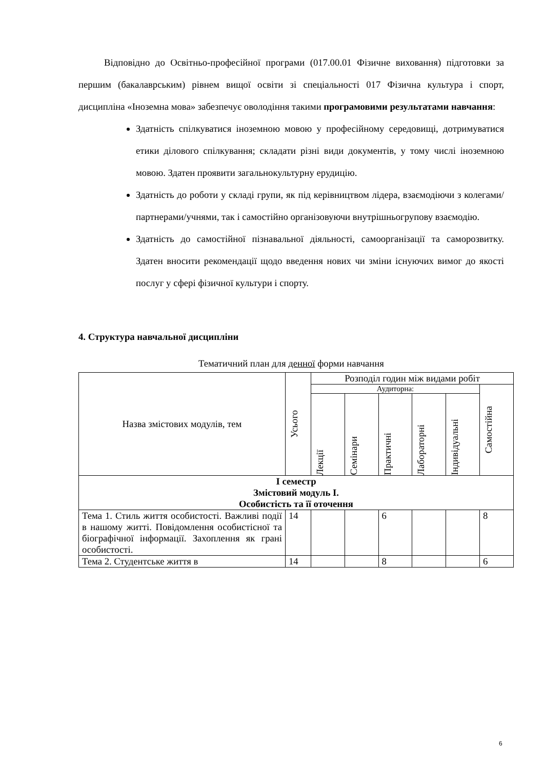Відповідно до Освітньо-професійної програми (017.00.01 Фізичне виховання) підготовки за першим (бакалаврським) рівнем вищої освіти зі спеціальності 017 Фізична культура і спорт, дисципліна «Іноземна мова» забезпечує оволодіння такими програмовими результатами навчання:
Здатність спілкуватися іноземною мовою у професійному середовищі, дотримуватися етики ділового спілкування; складати різні види документів, у тому числі іноземною мовою. Здатен проявити загальнокультурну ерудицію.
Здатність до роботи у складі групи, як під керівництвом лідера, взаємодіючи з колегами/партнерами/учнями, так і самостійно організовуючи внутрішньогрупову взаємодію.
Здатність до самостійної пізнавальної діяльності, самоорганізації та саморозвитку. Здатен вносити рекомендації щодо введення нових чи зміни існуючих вимог до якості послуг у сфері фізичної культури і спорту.
4. Структура навчальної дисципліни
Тематичний план для денної форми навчання
| Назва змістових модулів, тем | Усього | Розподіл годин між видами робіт | | | | | |
| --- | --- | --- | --- | --- | --- | --- | --- |
| | | Аудиторна: | | | | | Самостійна |
| | | Лекції | Семінари | Практичні | Лабораторні | Індивідуальні | |
| І семестр Змістовий модуль І. Особистість та її оточення | | | | | | | |
| Тема 1. Стиль життя особистості. Важливі події в нашому житті. Повідомлення особистісної та біографічної інформації. Захоплення як грані особистості. | 14 | | | 6 | | | 8 |
| Тема 2. Студентське життя в | 14 | | | 8 | | | 6 |
6